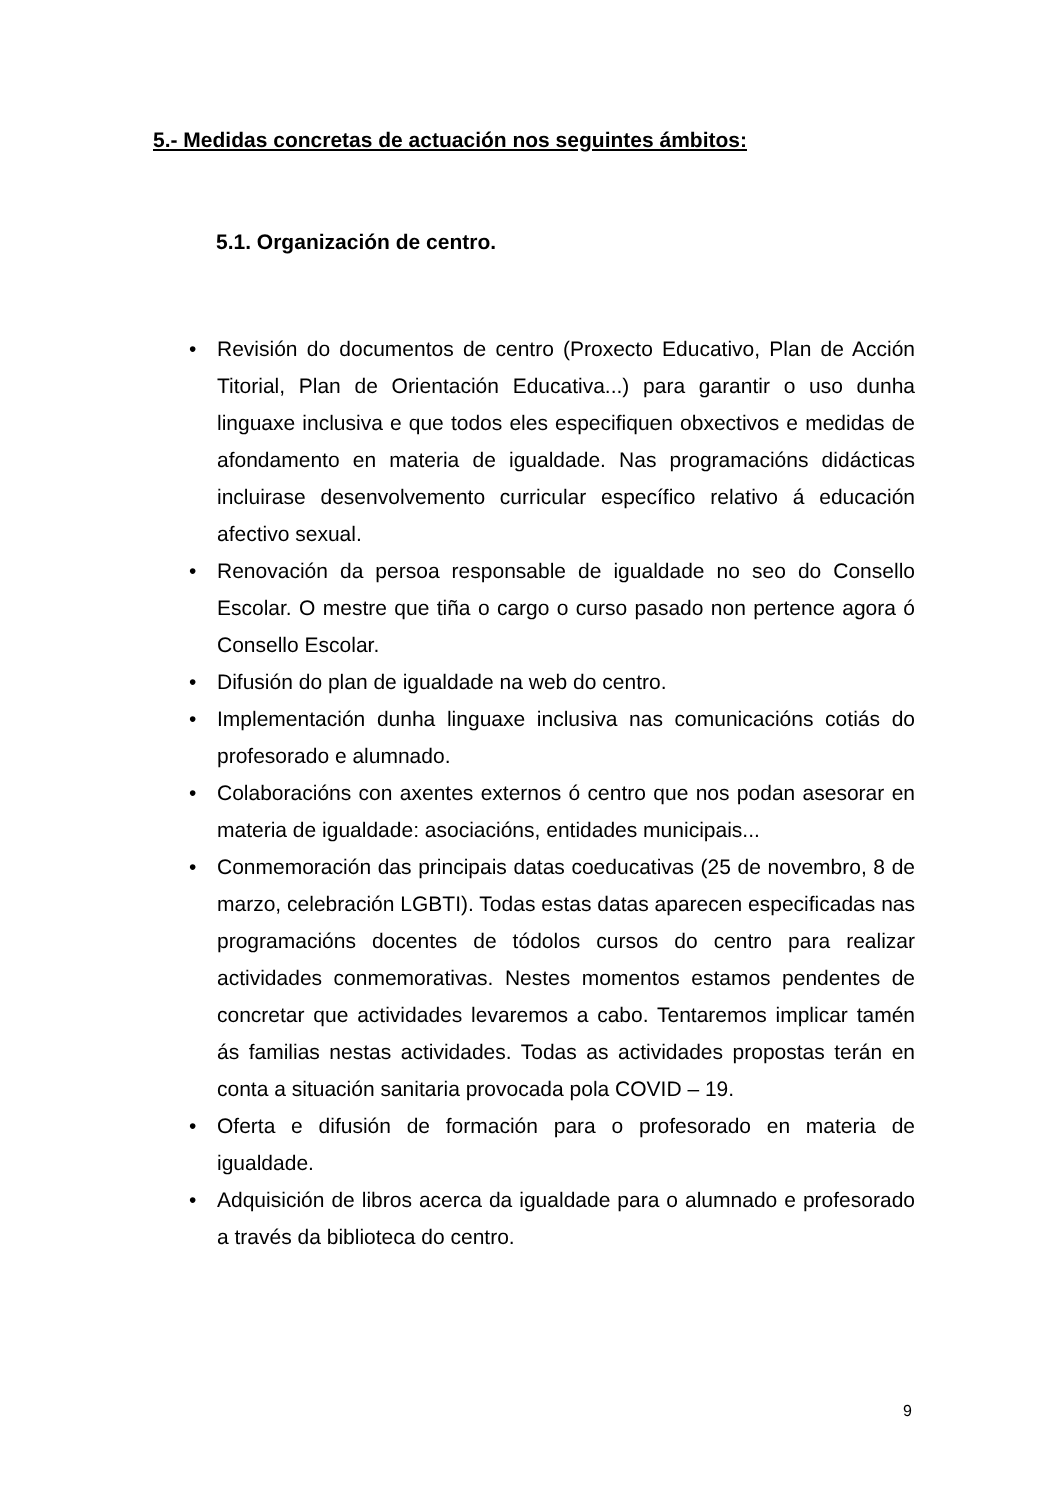5.- Medidas concretas de actuación nos seguintes ámbitos:
5.1. Organización de centro.
• Revisión do documentos de centro (Proxecto Educativo, Plan de Acción Titorial, Plan de Orientación Educativa...) para garantir o uso dunha linguaxe inclusiva e que todos eles especifiquen obxectivos e medidas de afondamento en materia de igualdade. Nas programacións didácticas incluirase desenvolvemento curricular específico relativo á educación afectivo sexual.
• Renovación da persoa responsable de igualdade no seo do Consello Escolar. O mestre que tiña o cargo o curso pasado non pertence agora ó Consello Escolar.
• Difusión do plan de igualdade na web do centro.
• Implementación dunha linguaxe inclusiva nas comunicacións cotiás do profesorado e alumnado.
• Colaboracións con axentes externos ó centro que nos podan asesorar en materia de igualdade: asociacións, entidades municipais...
• Conmemoración das principais datas coeducativas (25 de novembro, 8 de marzo, celebración LGBTI). Todas estas datas aparecen especificadas nas programacións docentes de tódolos cursos do centro para realizar actividades conmemorativas. Nestes momentos estamos pendentes de concretar que actividades levaremos a cabo. Tentaremos implicar tamén ás familias nestas actividades. Todas as actividades propostas terán en conta a situación sanitaria provocada pola COVID – 19.
• Oferta e difusión de formación para o profesorado en materia de igualdade.
• Adquisición de libros acerca da igualdade para o alumnado e profesorado a través da biblioteca do centro.
9